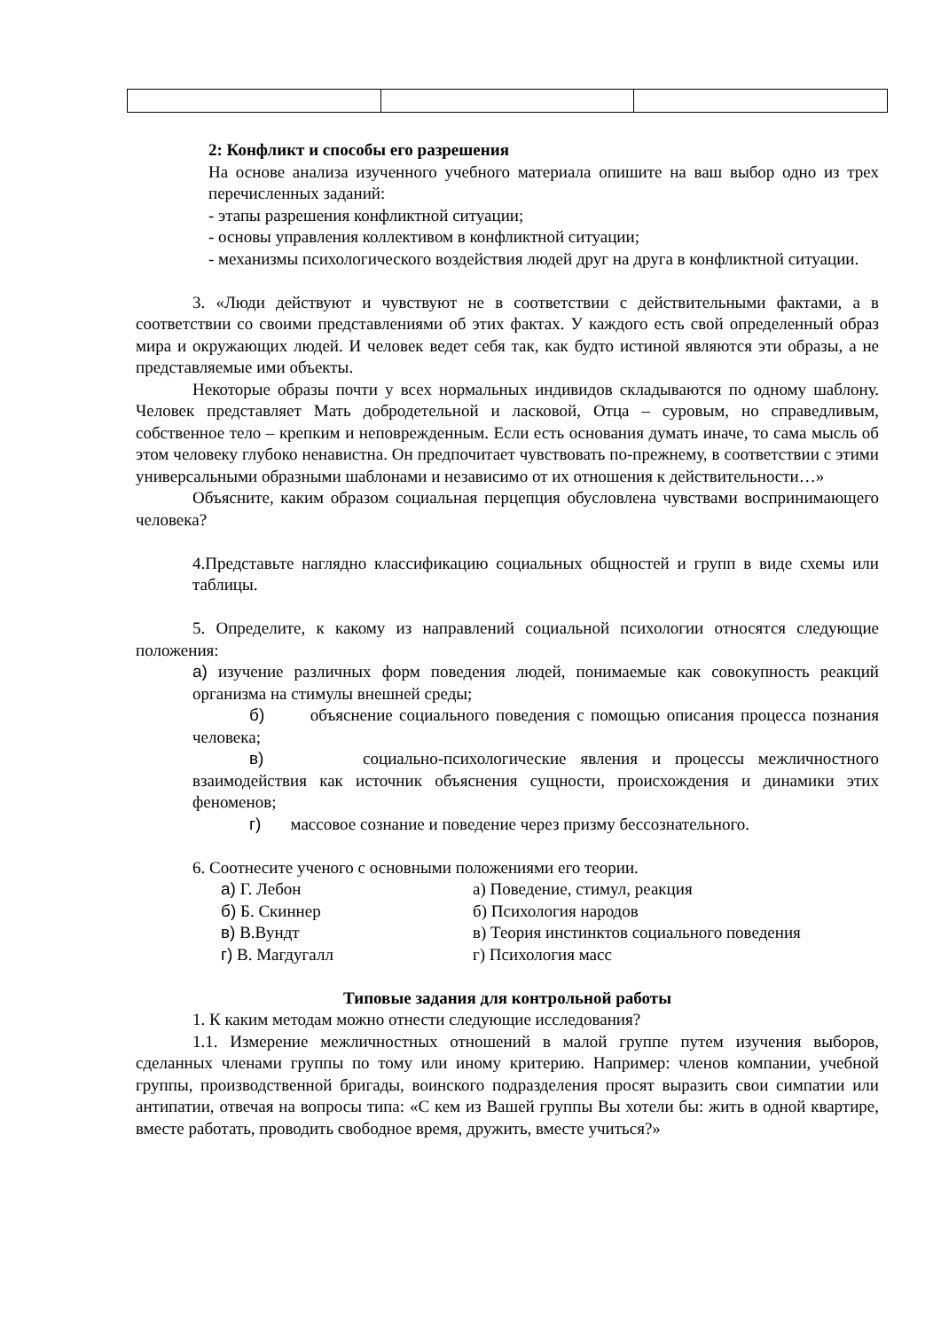2: Конфликт и способы его разрешения
На основе анализа изученного учебного материала опишите на ваш выбор одно из трех перечисленных заданий:
- этапы разрешения конфликтной ситуации;
- основы управления коллективом в конфликтной ситуации;
- механизмы психологического воздействия людей друг на друга в конфликтной ситуации.
3. «Люди действуют и чувствуют не в соответствии с действительными фактами, а в соответствии со своими представлениями об этих фактах. У каждого есть свой определенный образ мира и окружающих людей. И человек ведет себя так, как будто истиной являются эти образы, а не представляемые ими объекты.
Некоторые образы почти у всех нормальных индивидов складываются по одному шаблону. Человек представляет Мать добродетельной и ласковой, Отца – суровым, но справедливым, собственное тело – крепким и неповрежденным. Если есть основания думать иначе, то сама мысль об этом человеку глубоко ненавистна. Он предпочитает чувствовать по-прежнему, в соответствии с этими универсальными образными шаблонами и независимо от их отношения к действительности…»
Объясните, каким образом социальная перцепция обусловлена чувствами воспринимающего человека?
4.Представьте наглядно классификацию социальных общностей и групп в виде схемы или таблицы.
5. Определите, к какому из направлений социальной психологии относятся следующие положения:
а) изучение различных форм поведения людей, понимаемые как совокупность реакций организма на стимулы внешней среды;
б) объяснение социального поведения с помощью описания процесса познания человека;
в) социально-психологические явления и процессы межличностного взаимодействия как источник объяснения сущности, происхождения и динамики этих феноменов;
г) массовое сознание и поведение через призму бессознательного.
6. Соотнесите ученого с основными положениями его теории.
| а) Г. Лебон | а) Поведение, стимул, реакция |
| б) Б. Скиннер | б) Психология народов |
| в) В.Вундт | в) Теория инстинктов социального поведения |
| г) В. Магдугалл | г) Психология масс |
Типовые задания для контрольной работы
1. К каким методам можно отнести следующие исследования?
1.1. Измерение межличностных отношений в малой группе путем изучения выборов, сделанных членами группы по тому или иному критерию. Например: членов компании, учебной группы, производственной бригады, воинского подразделения просят выразить свои симпатии или антипатии, отвечая на вопросы типа: «С кем из Вашей группы Вы хотели бы: жить в одной квартире, вместе работать, проводить свободное время, дружить, вместе учиться?»